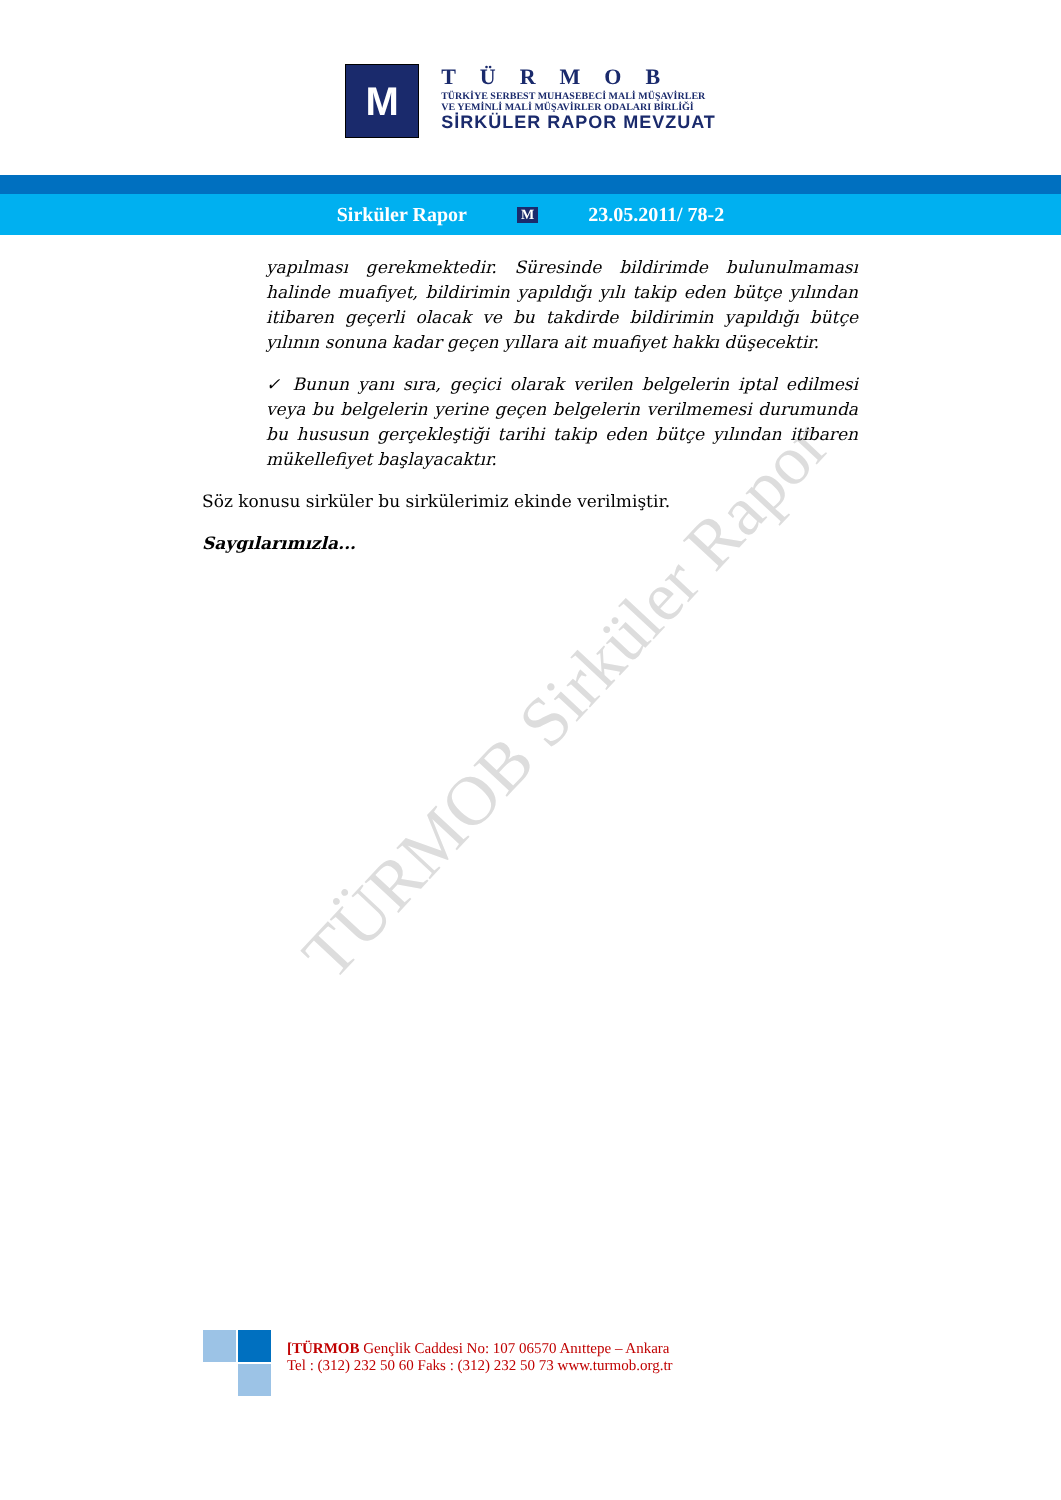M
TÜRMOB
TÜRKİYE SERBEST MUHASEBECİ MALİ MÜŞAVİRLER
VE YEMİNLİ MALİ MÜŞAVİRLER ODALARI BİRLİĞİ
SİRKÜLER RAPOR MEVZUAT
Sirküler Rapor M 23.05.2011/ 78-2
TÜRMOB Sirküler Rapor
yapılması gerekmektedir. Süresinde bildirimde bulunulmaması halinde muafiyet, bildirimin yapıldığı yılı takip eden bütçe yılından itibaren geçerli olacak ve bu takdirde bildirimin yapıldığı bütçe yılının sonuna kadar geçen yıllara ait muafiyet hakkı düşecektir.
✓ Bunun yanı sıra, geçici olarak verilen belgelerin iptal edilmesi veya bu belgelerin yerine geçen belgelerin verilmemesi durumunda bu hususun gerçekleştiği tarihi takip eden bütçe yılından itibaren mükellefiyet başlayacaktır.
Söz konusu sirküler bu sirkülerimiz ekinde verilmiştir.
Saygılarımızla...
[TÜRMOB Gençlik Caddesi No: 107 06570 Anıttepe – Ankara
Tel : (312) 232 50 60 Faks : (312) 232 50 73 www.turmob.org.tr